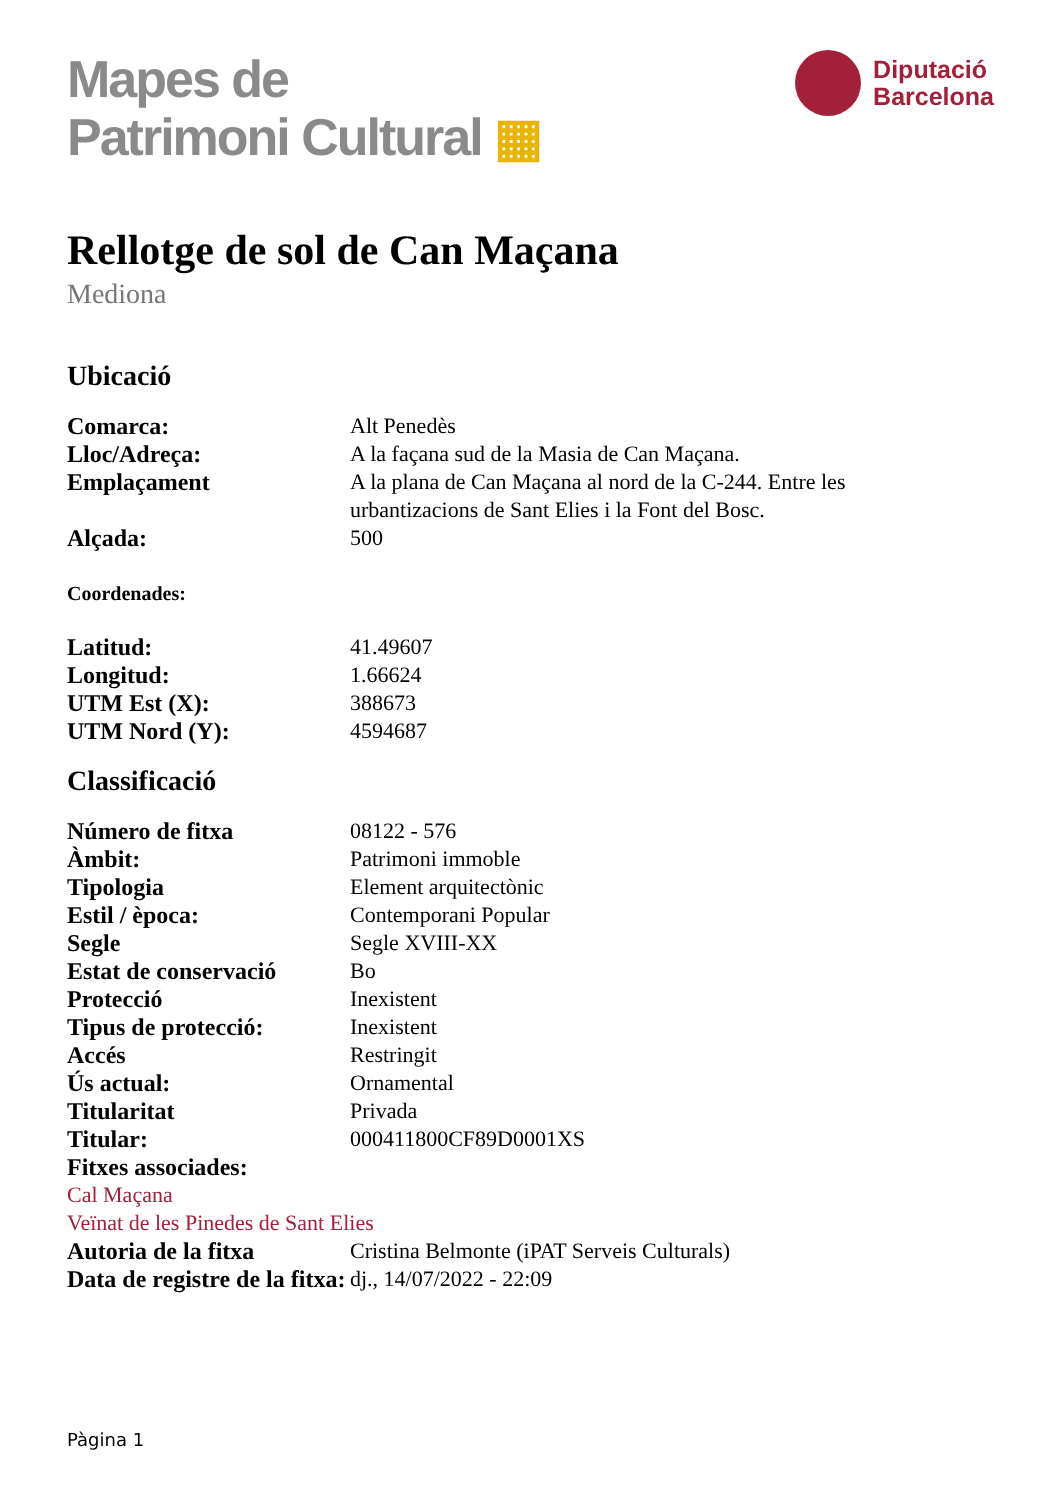Mapes de
Patrimoni Cultural ▦
Diputació
Barcelona
Rellotge de sol de Can Maçana
Mediona
Ubicació
| Comarca: | Alt Penedès |
| Lloc/Adreça: | A la façana sud de la Masia de Can Maçana. |
| Emplaçament | A la plana de Can Maçana al nord de la C-244. Entre les urbantizacions de Sant Elies i la Font del Bosc. |
| Alçada: | 500 |
Coordenades:
| Latitud: | 41.49607 |
| Longitud: | 1.66624 |
| UTM Est (X): | 388673 |
| UTM Nord (Y): | 4594687 |
Classificació
| Número de fitxa | 08122 - 576 |
| Àmbit: | Patrimoni immoble |
| Tipologia | Element arquitectònic |
| Estil / època: | Contemporani Popular |
| Segle | Segle XVIII-XX |
| Estat de conservació | Bo |
| Protecció | Inexistent |
| Tipus de protecció: | Inexistent |
| Accés | Restringit |
| Ús actual: | Ornamental |
| Titularitat | Privada |
| Titular: | 000411800CF89D0001XS |
| Fitxes associades: | |
| Cal Maçana | |
| Veïnat de les Pinedes de Sant Elies | |
| Autoria de la fitxa | Cristina Belmonte (iPAT Serveis Culturals) |
| Data de registre de la fitxa: | dj., 14/07/2022 - 22:09 |
Pàgina 1